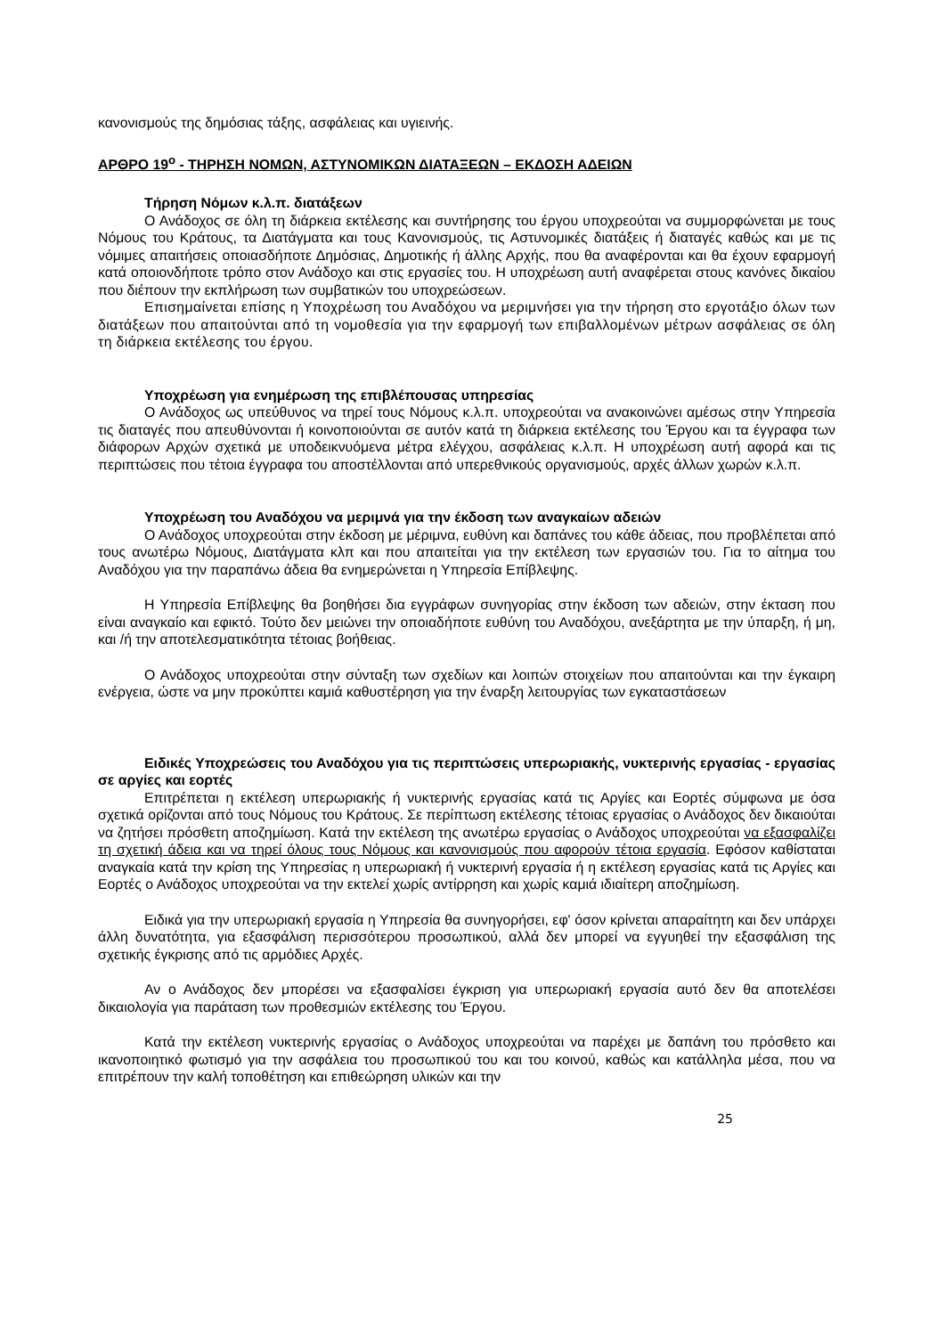κανονισμούς της δημόσιας τάξης, ασφάλειας και υγιεινής.
ΑΡΘΡΟ 19<sup>ο</sup> - ΤΗΡΗΣΗ ΝΟΜΩΝ, ΑΣΤΥΝΟΜΙΚΩΝ ΔΙΑΤΑΞΕΩΝ – ΕΚΔΟΣΗ ΑΔΕΙΩΝ
Τήρηση Νόμων κ.λ.π. διατάξεων
Ο Ανάδοχος σε όλη τη διάρκεια εκτέλεσης και συντήρησης του έργου υποχρεούται να συμμορφώνεται με τους Νόμους του Κράτους, τα Διατάγματα και τους Κανονισμούς, τις Αστυνομικές διατάξεις ή διαταγές καθώς και με τις νόμιμες απαιτήσεις οποιασδήποτε Δημόσιας, Δημοτικής ή άλλης Αρχής, που θα αναφέρονται και θα έχουν εφαρμογή κατά οποιονδήποτε τρόπο στον Ανάδοχο και στις εργασίες του. Η υποχρέωση αυτή αναφέρεται στους κανόνες δικαίου που διέπουν την εκπλήρωση των συμβατικών του υποχρεώσεων.
Επισημαίνεται επίσης η Υποχρέωση του Αναδόχου να μεριμνήσει για την τήρηση στο εργοτάξιο όλων των διατάξεων που απαιτούνται από τη νομοθεσία για την εφαρμογή των επιβαλλομένων μέτρων ασφάλειας σε όλη τη διάρκεια εκτέλεσης του έργου.
Υποχρέωση για ενημέρωση της επιβλέπουσας υπηρεσίας
Ο Ανάδοχος ως υπεύθυνος να τηρεί τους Νόμους κ.λ.π. υποχρεούται να ανακοινώνει αμέσως στην Υπηρεσία τις διαταγές που απευθύνονται ή κοινοποιούνται σε αυτόν κατά τη διάρκεια εκτέλεσης του Έργου και τα έγγραφα των διάφορων Αρχών σχετικά με υποδεικνυόμενα μέτρα ελέγχου, ασφάλειας κ.λ.π. Η υποχρέωση αυτή αφορά και τις περιπτώσεις που τέτοια έγγραφα του αποστέλλονται από υπερεθνικούς οργανισμούς, αρχές άλλων χωρών κ.λ.π.
Υποχρέωση του Αναδόχου να μεριμνά για την έκδοση των αναγκαίων αδειών
Ο Ανάδοχος υποχρεούται στην έκδοση με μέριμνα, ευθύνη και δαπάνες του κάθε άδειας, που προβλέπεται από τους ανωτέρω Νόμους, Διατάγματα κλπ και που απαιτείται για την εκτέλεση των εργασιών του. Για το αίτημα του Αναδόχου για την παραπάνω άδεια θα ενημερώνεται η Υπηρεσία Επίβλεψης.
Η Υπηρεσία Επίβλεψης θα βοηθήσει δια εγγράφων συνηγορίας στην έκδοση των αδειών, στην έκταση που είναι αναγκαίο και εφικτό. Τούτο δεν μειώνει την οποιαδήποτε ευθύνη του Αναδόχου, ανεξάρτητα με την ύπαρξη, ή μη, και /ή την αποτελεσματικότητα τέτοιας βοήθειας.
Ο Ανάδοχος υποχρεούται στην σύνταξη των σχεδίων και λοιπών στοιχείων που απαιτούνται και την έγκαιρη ενέργεια, ώστε να μην προκύπτει καμιά καθυστέρηση για την έναρξη λειτουργίας των εγκαταστάσεων
Ειδικές Υποχρεώσεις του Αναδόχου για τις περιπτώσεις υπερωριακής, νυκτερινής εργασίας - εργασίας σε αργίες και εορτές
Επιτρέπεται η εκτέλεση υπερωριακής ή νυκτερινής εργασίας κατά τις Αργίες και Εορτές σύμφωνα με όσα σχετικά ορίζονται από τους Νόμους του Κράτους. Σε περίπτωση εκτέλεσης τέτοιας εργασίας ο Ανάδοχος δεν δικαιούται να ζητήσει πρόσθετη αποζημίωση. Κατά την εκτέλεση της ανωτέρω εργασίας ο Ανάδοχος υποχρεούται να εξασφαλίζει τη σχετική άδεια και να τηρεί όλους τους Νόμους και κανονισμούς που αφορούν τέτοια εργασία. Εφόσον καθίσταται αναγκαία κατά την κρίση της Υπηρεσίας η υπερωριακή ή νυκτερινή εργασία ή η εκτέλεση εργασίας κατά τις Αργίες και Εορτές ο Ανάδοχος υποχρεούται να την εκτελεί χωρίς αντίρρηση και χωρίς καμιά ιδιαίτερη αποζημίωση.
Ειδικά για την υπερωριακή εργασία η Υπηρεσία θα συνηγορήσει, εφ' όσον κρίνεται απαραίτητη και δεν υπάρχει άλλη δυνατότητα, για εξασφάλιση περισσότερου προσωπικού, αλλά δεν μπορεί να εγγυηθεί την εξασφάλιση της σχετικής έγκρισης από τις αρμόδιες Αρχές.
Αν ο Ανάδοχος δεν μπορέσει να εξασφαλίσει έγκριση για υπερωριακή εργασία αυτό δεν θα αποτελέσει δικαιολογία για παράταση των προθεσμιών εκτέλεσης του Έργου.
Κατά την εκτέλεση νυκτερινής εργασίας ο Ανάδοχος υποχρεούται να παρέχει με δαπάνη του πρόσθετο και ικανοποιητικό φωτισμό για την ασφάλεια του προσωπικού του και του κοινού, καθώς και κατάλληλα μέσα, που να επιτρέπουν την καλή τοποθέτηση και επιθεώρηση υλικών και την
25